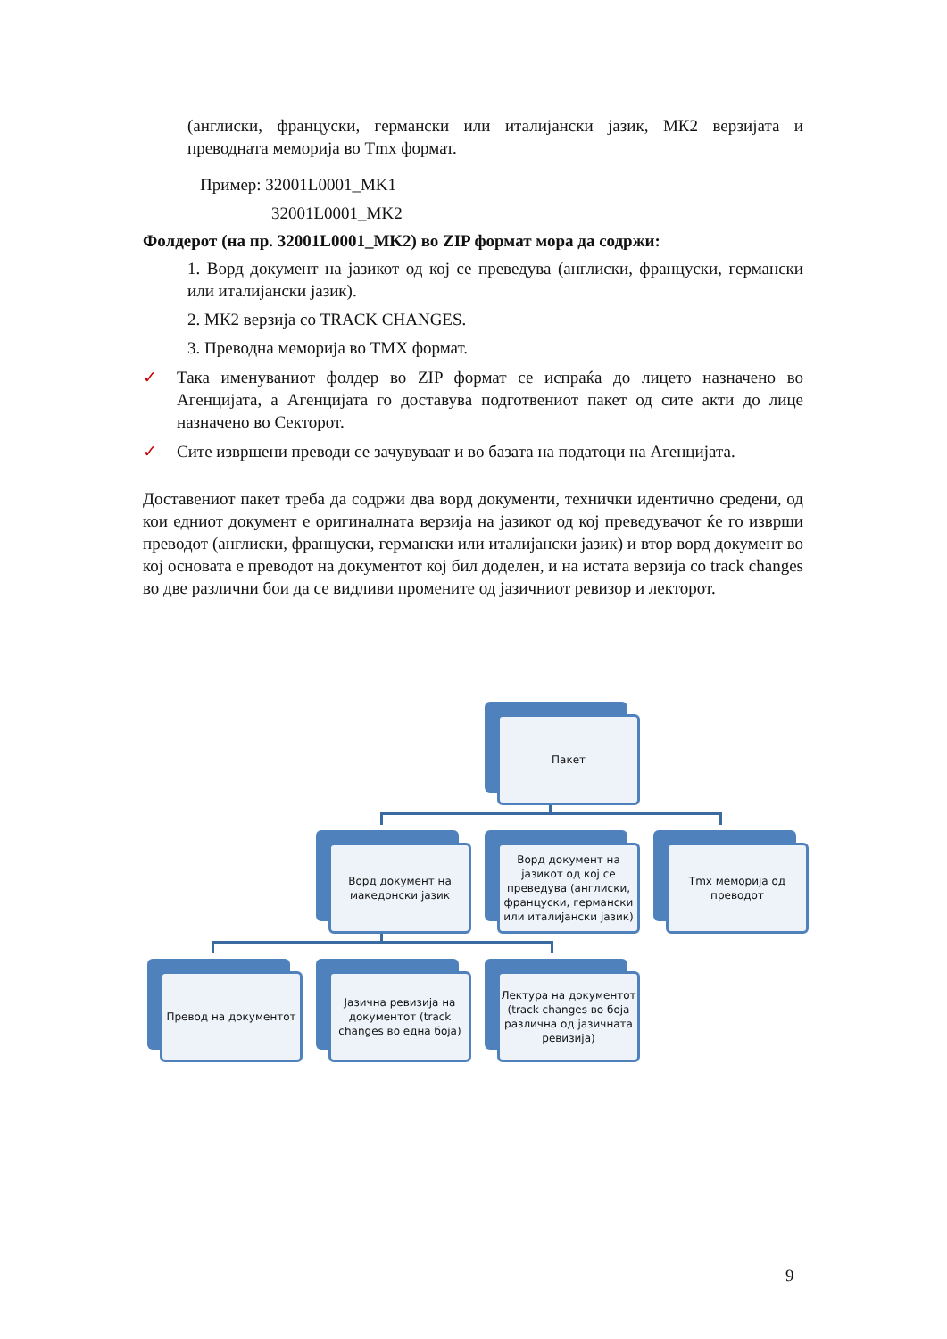(англиски, француски, германски или италијански јазик, МК2 верзијата и преводната меморија во Tmx формат.
Пример: 32001L0001_MK1
32001L0001_MK2
Фолдерот (на пр. 32001L0001_MK2) во ZIP формат мора да содржи:
1. Ворд документ на јазикот од кој се преведува (англиски, француски, германски или италијански јазик).
2. МК2 верзија со TRACK CHANGES.
3. Преводна меморија во TMX формат.
✓ Така именуваниот фолдер во ZIP формат се испраќа до лицето назначено во Агенцијата, а Агенцијата го доставува подготвениот пакет од сите акти до лице назначено во Секторот.
✓ Сите извршени преводи се зачувуваат и во базата на податоци на Агенцијата.
Доставениот пакет треба да содржи два ворд документи, технички идентично средени, од кои едниот документ е оригиналната верзија на јазикот од кој преведувачот ќе го изврши преводот (англиски, француски, германски или италијански јазик) и втор ворд документ во кој основата е преводот на документот кој бил доделен, и на истата верзија со track changes во две различни бои да се видливи промените од јазичниот ревизор и лекторот.
Пакет
Ворд документ на македонски јазик
Ворд документ на јазикот од кој се преведува (англиски, француски, германски или италијански јазик)
Tmx меморија од преводот
Превод на документот
Јазична ревизија на документот (track changes во една боја)
Лектура на документот (track changes во боја различна од јазичната ревизија)
9